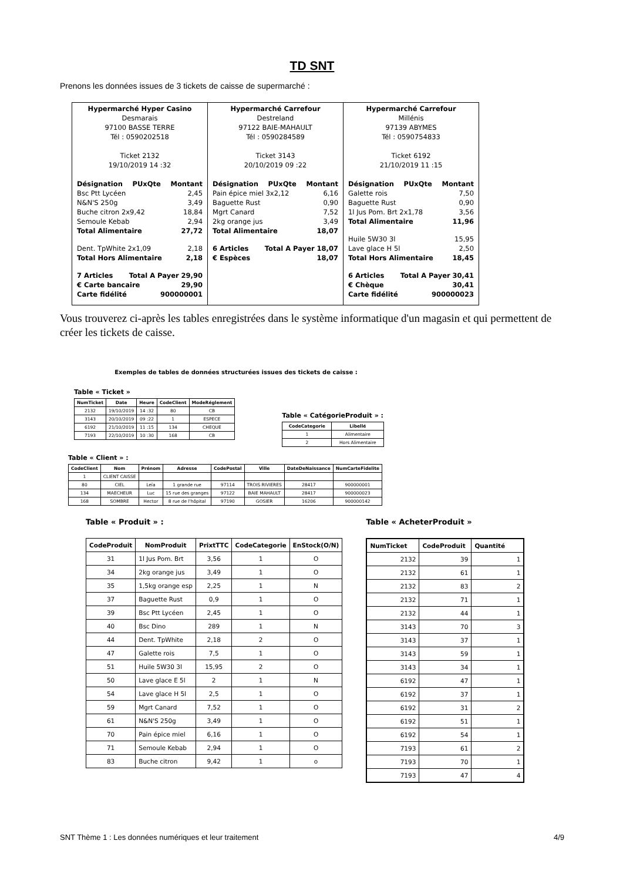TD SNT
Prenons les données issues de 3 tickets de caisse de supermarché :
| Hypermarché Hyper Casino Desmarais 97100 BASSE TERRE Tél : 0590202518 Ticket 2132 19/10/2019 14 :32 Désignation PUxQte Montant Bsc Ptt Lycéen 2,45 N&N'S 250g 3,49 Buche citron 2x9,42 18,84 Semoule Kebab 2,94 Total Alimentaire 27,72 Dent. TpWhite 2x1,09 2,18 Total Hors Alimentaire 2,18 7 Articles Total A Payer 29,90 € Carte bancaire 29,90 Carte fidélité 900000001 | Hypermarché Carrefour Destreland 97122 BAIE-MAHAULT Tél : 0590284589 Ticket 3143 20/10/2019 09 :22 Désignation PUxQte Montant Pain épice miel 3x2,12 6,16 Baguette Rust 0,90 Mgrt Canard 7,52 2kg orange jus 3,49 Total Alimentaire 18,07 6 Articles Total A Payer 18,07 € Espèces 18,07 | Hypermarché Carrefour Millénis 97139 ABYMES Tél : 0590754833 Ticket 6192 21/10/2019 11 :15 Désignation PUxQte Montant Galette rois 7,50 Baguette Rust 0,90 1l Jus Pom. Brt 2x1,78 3,56 Total Alimentaire 11,96 Huile 5W30 3l 15,95 Lave glace H 5l 2,50 Total Hors Alimentaire 18,45 6 Articles Total A Payer 30,41 € Chèque 30,41 Carte fidélité 900000023 |
Vous trouverez ci-après les tables enregistrées dans le système informatique d'un magasin et qui permettent de créer les tickets de caisse.
Exemples de tables de données structurées issues des tickets de caisse :
Table « Ticket »
| NumTicket | Date | Heure | CodeClient | ModeRéglement |
| --- | --- | --- | --- | --- |
| 2132 | 19/10/2019 | 14 :32 | 80 | CB |
| 3143 | 20/10/2019 | 09 :22 | 1 | ESPECE |
| 6192 | 21/10/2019 | 11 :15 | 134 | CHEQUE |
| 7193 | 22/10/2019 | 10 :30 | 168 | CB |
Table « CatégorieProduit » :
| CodeCategorie | Libellé |
| --- | --- |
| 1 | Alimentaire |
| 2 | Hors Alimentaire |
Table « Client » :
| CodeClient | Nom | Prénom | Adresse | CodePostal | Ville | DateDeNaissance | NumCarteFidelite |
| --- | --- | --- | --- | --- | --- | --- | --- |
| 1 | CLIENT CAISSE | | | | | | |
| 80 | CIEL | Leïa | 1 grande rue | 97114 | TROIS RIVIERES | 28417 | 900000001 |
| 134 | MAECHEUR | Luc | 15 rue des granges | 97122 | BAIE MAHAULT | 28417 | 900000023 |
| 168 | SOMBRE | Hector | 8 rue de l'hôpital | 97190 | GOSIER | 16206 | 900000142 |
Table « Produit » :
| CodeProduit | NomProduit | PrixtTTC | CodeCategorie | EnStock(O/N) |
| --- | --- | --- | --- | --- |
| 31 | 1l Jus Pom. Brt | 3,56 | 1 | O |
| 34 | 2kg orange jus | 3,49 | 1 | O |
| 35 | 1,5kg orange esp | 2,25 | 1 | N |
| 37 | Baguette Rust | 0,9 | 1 | O |
| 39 | Bsc Ptt Lycéen | 2,45 | 1 | O |
| 40 | Bsc Dino | 289 | 1 | N |
| 44 | Dent. TpWhite | 2,18 | 2 | O |
| 47 | Galette rois | 7,5 | 1 | O |
| 51 | Huile 5W30 3l | 15,95 | 2 | O |
| 50 | Lave glace E 5l | 2 | 1 | N |
| 54 | Lave glace H 5l | 2,5 | 1 | O |
| 59 | Mgrt Canard | 7,52 | 1 | O |
| 61 | N&N'S 250g | 3,49 | 1 | O |
| 70 | Pain épice miel | 6,16 | 1 | O |
| 71 | Semoule Kebab | 2,94 | 1 | O |
| 83 | Buche citron | 9,42 | 1 | o |
Table « AcheterProduit »
| NumTicket | CodeProduit | Quantité |
| --- | --- | --- |
| 2132 | 39 | 1 |
| 2132 | 61 | 1 |
| 2132 | 83 | 2 |
| 2132 | 71 | 1 |
| 2132 | 44 | 1 |
| 3143 | 70 | 3 |
| 3143 | 37 | 1 |
| 3143 | 59 | 1 |
| 3143 | 34 | 1 |
| 6192 | 47 | 1 |
| 6192 | 37 | 1 |
| 6192 | 31 | 2 |
| 6192 | 51 | 1 |
| 6192 | 54 | 1 |
| 7193 | 61 | 2 |
| 7193 | 70 | 1 |
| 7193 | 47 | 4 |
SNT Thème 1 : Les données numériques et leur traitement 4/9